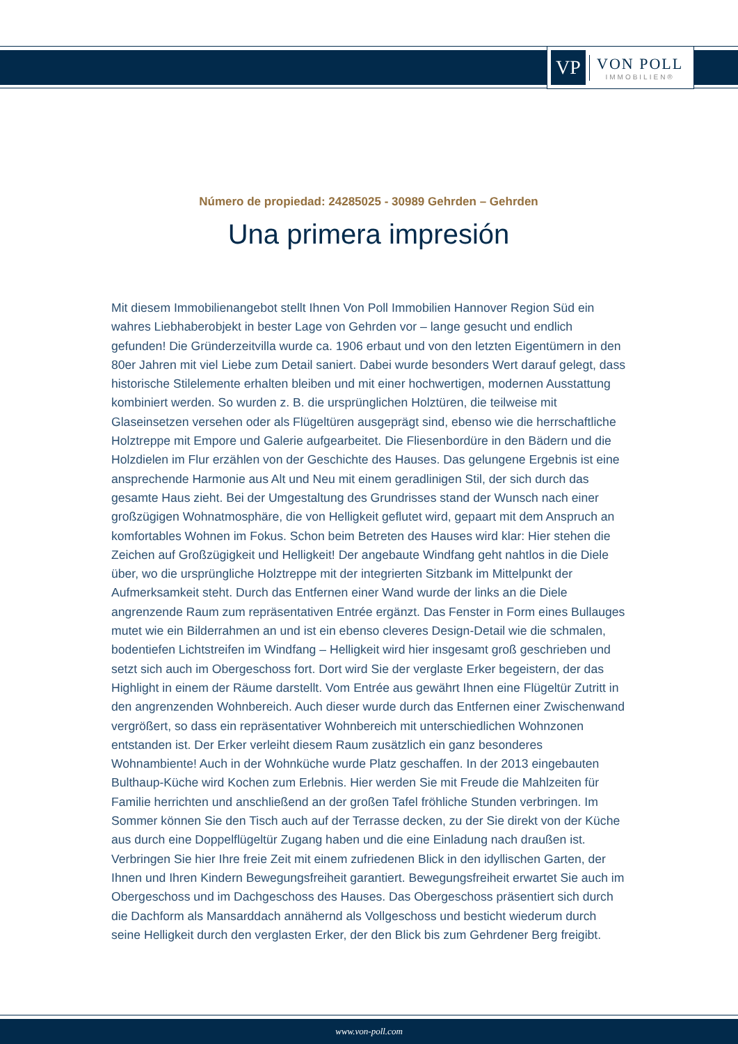VP
VON POLL
IMMOBILIEN®
Número de propiedad: 24285025 - 30989 Gehrden – Gehrden
Una primera impresión
Mit diesem Immobilienangebot stellt Ihnen Von Poll Immobilien Hannover Region Süd ein wahres Liebhaberobjekt in bester Lage von Gehrden vor – lange gesucht und endlich gefunden! Die Gründerzeitvilla wurde ca. 1906 erbaut und von den letzten Eigentümern in den 80er Jahren mit viel Liebe zum Detail saniert. Dabei wurde besonders Wert darauf gelegt, dass historische Stilelemente erhalten bleiben und mit einer hochwertigen, modernen Ausstattung kombiniert werden. So wurden z. B. die ursprünglichen Holztüren, die teilweise mit Glaseinsetzen versehen oder als Flügeltüren ausgeprägt sind, ebenso wie die herrschaftliche Holztreppe mit Empore und Galerie aufgearbeitet. Die Fliesenbordüre in den Bädern und die Holzdielen im Flur erzählen von der Geschichte des Hauses. Das gelungene Ergebnis ist eine ansprechende Harmonie aus Alt und Neu mit einem geradlinigen Stil, der sich durch das gesamte Haus zieht. Bei der Umgestaltung des Grundrisses stand der Wunsch nach einer großzügigen Wohnatmosphäre, die von Helligkeit geflutet wird, gepaart mit dem Anspruch an komfortables Wohnen im Fokus. Schon beim Betreten des Hauses wird klar: Hier stehen die Zeichen auf Großzügigkeit und Helligkeit! Der angebaute Windfang geht nahtlos in die Diele über, wo die ursprüngliche Holztreppe mit der integrierten Sitzbank im Mittelpunkt der Aufmerksamkeit steht. Durch das Entfernen einer Wand wurde der links an die Diele angrenzende Raum zum repräsentativen Entrée ergänzt. Das Fenster in Form eines Bullauges mutet wie ein Bilderrahmen an und ist ein ebenso cleveres Design-Detail wie die schmalen, bodentiefen Lichtstreifen im Windfang – Helligkeit wird hier insgesamt groß geschrieben und setzt sich auch im Obergeschoss fort. Dort wird Sie der verglaste Erker begeistern, der das Highlight in einem der Räume darstellt. Vom Entrée aus gewährt Ihnen eine Flügeltür Zutritt in den angrenzenden Wohnbereich. Auch dieser wurde durch das Entfernen einer Zwischenwand vergrößert, so dass ein repräsentativer Wohnbereich mit unterschiedlichen Wohnzonen entstanden ist. Der Erker verleiht diesem Raum zusätzlich ein ganz besonderes Wohnambiente! Auch in der Wohnküche wurde Platz geschaffen. In der 2013 eingebauten Bulthaup-Küche wird Kochen zum Erlebnis. Hier werden Sie mit Freude die Mahlzeiten für Familie herrichten und anschließend an der großen Tafel fröhliche Stunden verbringen. Im Sommer können Sie den Tisch auch auf der Terrasse decken, zu der Sie direkt von der Küche aus durch eine Doppelflügeltür Zugang haben und die eine Einladung nach draußen ist. Verbringen Sie hier Ihre freie Zeit mit einem zufriedenen Blick in den idyllischen Garten, der Ihnen und Ihren Kindern Bewegungsfreiheit garantiert. Bewegungsfreiheit erwartet Sie auch im Obergeschoss und im Dachgeschoss des Hauses. Das Obergeschoss präsentiert sich durch die Dachform als Mansarddach annähernd als Vollgeschoss und besticht wiederum durch seine Helligkeit durch den verglasten Erker, der den Blick bis zum Gehrdener Berg freigibt.
www.von-poll.com